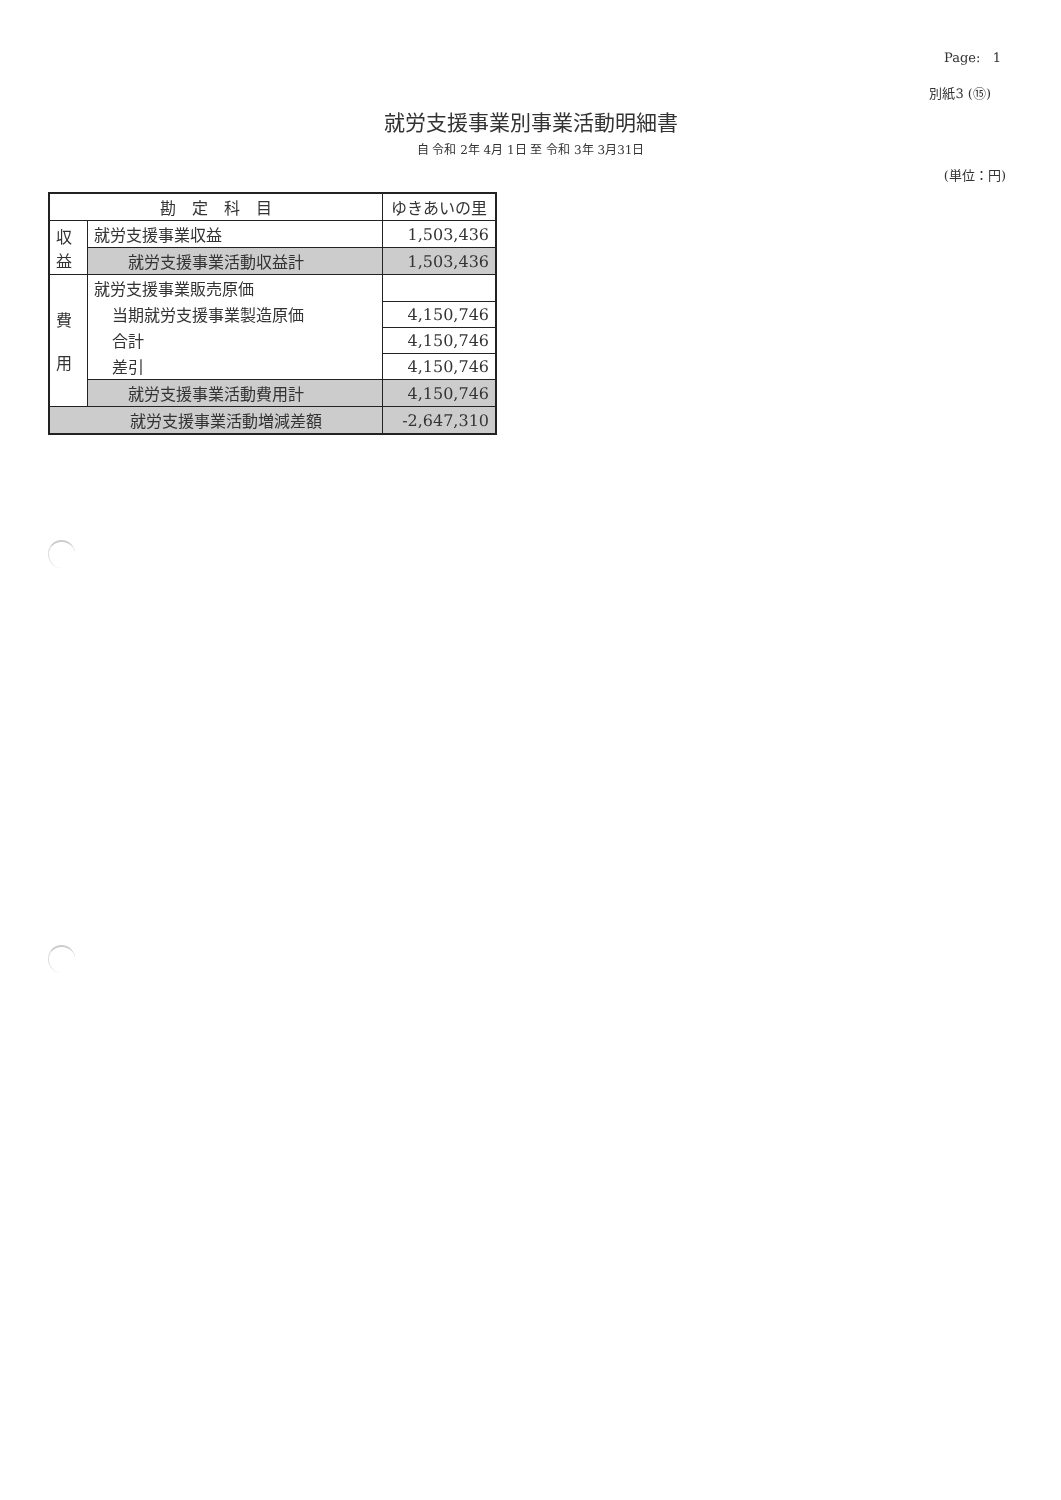Page: 1
別紙3 (⑮)
就労支援事業別事業活動明細書
自 令和 2年 4月 1日 至 令和 3年 3月31日
(単位：円)
| 勘 定 科 目 | | ゆきあいの里 |
| --- | --- | --- |
| 収 益 | 就労支援事業収益 | 1,503,436 |
| | 就労支援事業活動収益計 | 1,503,436 |
| 費 用 | 就労支援事業販売原価 | |
| | 当期就労支援事業製造原価 | 4,150,746 |
| | 合計 | 4,150,746 |
| | 差引 | 4,150,746 |
| | 就労支援事業活動費用計 | 4,150,746 |
| 就労支援事業活動増減差額 | | -2,647,310 |